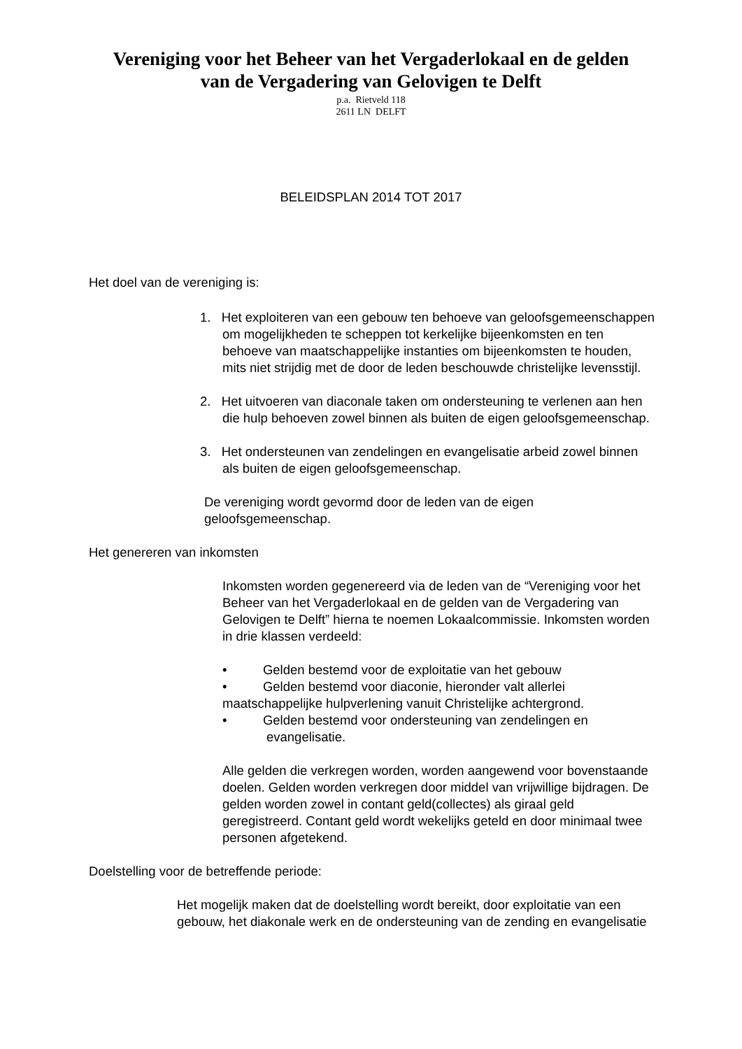Vereniging voor het Beheer van het Vergaderlokaal en de gelden
van de Vergadering van Gelovigen te Delft
p.a. Rietveld 118
2611 LN DELFT
BELEIDSPLAN 2014 TOT 2017
Het doel van de vereniging is:
1. Het exploiteren van een gebouw ten behoeve van geloofsgemeenschappen om mogelijkheden te scheppen tot kerkelijke bijeenkomsten en ten behoeve van maatschappelijke instanties om bijeenkomsten te houden, mits niet strijdig met de door de leden beschouwde christelijke levensstijl.
2. Het uitvoeren van diaconale taken om ondersteuning te verlenen aan hen die hulp behoeven zowel binnen als buiten de eigen geloofsgemeenschap.
3. Het ondersteunen van zendelingen en evangelisatie arbeid zowel binnen als buiten de eigen geloofsgemeenschap.
De vereniging wordt gevormd door de leden van de eigen geloofsgemeenschap.
Het genereren van inkomsten
Inkomsten worden gegenereerd via de leden van de “Vereniging voor het Beheer van het Vergaderlokaal en de gelden van de Vergadering van Gelovigen te Delft” hierna te noemen Lokaalcommissie. Inkomsten worden in drie klassen verdeeld:
• Gelden bestemd voor de exploitatie van het gebouw
• Gelden bestemd voor diaconie, hieronder valt allerlei maatschappelijke hulpverlening vanuit Christelijke achtergrond.
• Gelden bestemd voor ondersteuning van zendelingen en evangelisatie.
Alle gelden die verkregen worden, worden aangewend voor bovenstaande doelen. Gelden worden verkregen door middel van vrijwillige bijdragen. De gelden worden zowel in contant geld(collectes) als giraal geld geregistreerd. Contant geld wordt wekelijks geteld en door minimaal twee personen afgetekend.
Doelstelling voor de betreffende periode:
Het mogelijk maken dat de doelstelling wordt bereikt, door exploitatie van een gebouw, het diakonale werk en de ondersteuning van de zending en evangelisatie